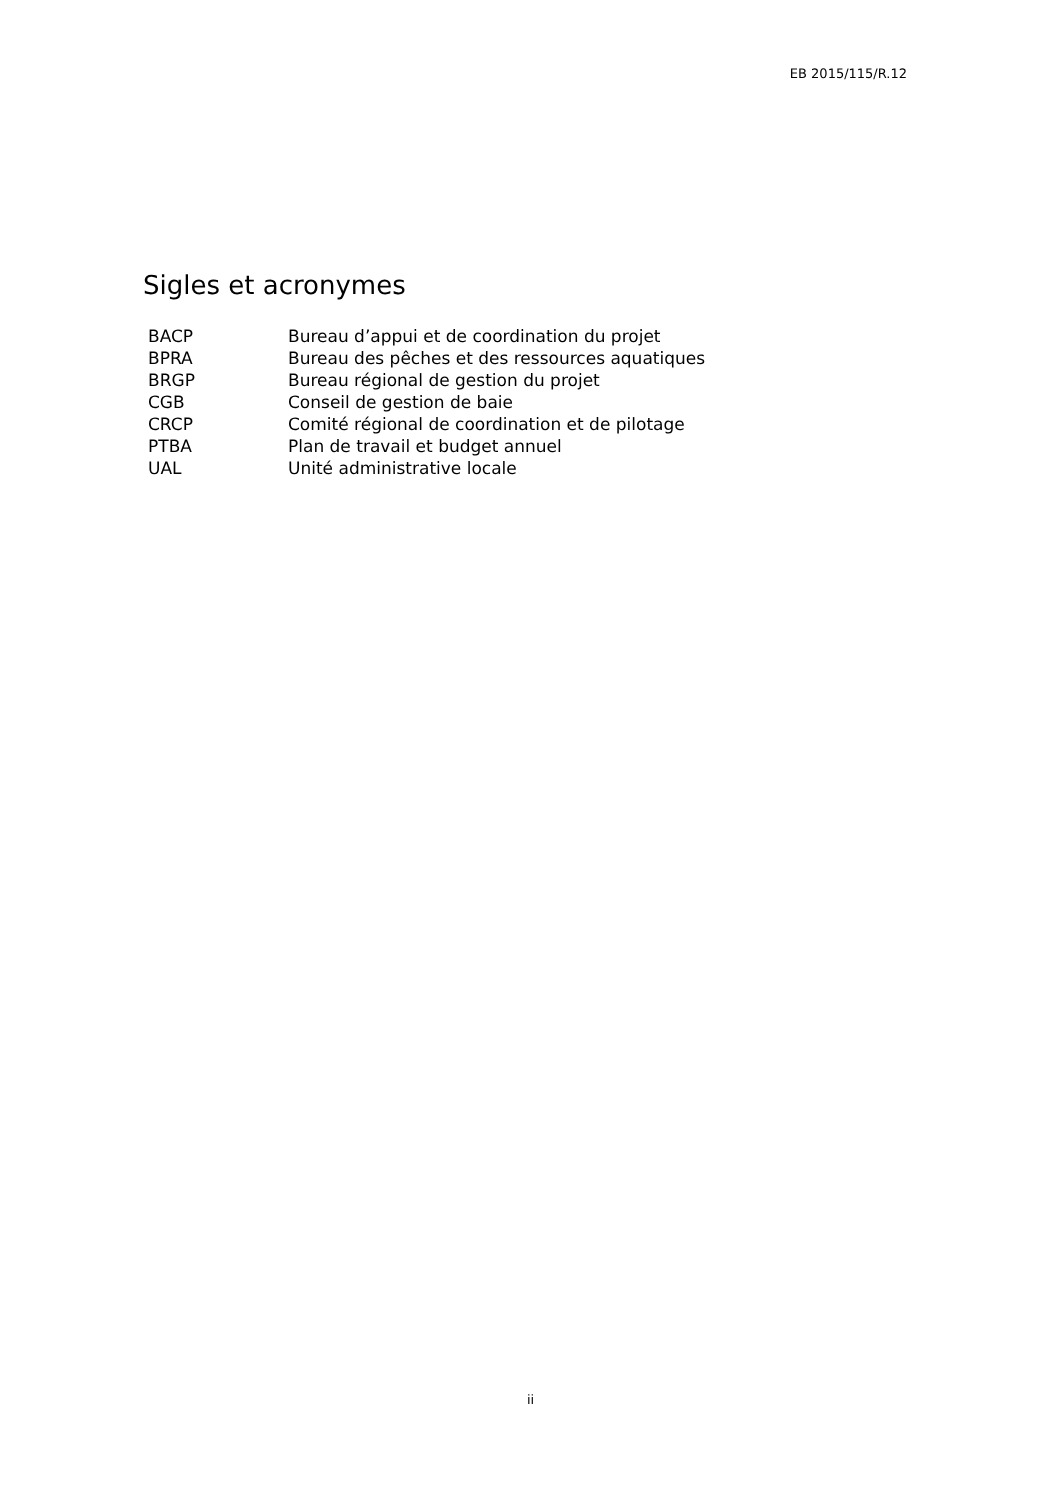EB 2015/115/R.12
Sigles et acronymes
| BACP | Bureau d’appui et de coordination du projet |
| BPRA | Bureau des pêches et des ressources aquatiques |
| BRGP | Bureau régional de gestion du projet |
| CGB | Conseil de gestion de baie |
| CRCP | Comité régional de coordination et de pilotage |
| PTBA | Plan de travail et budget annuel |
| UAL | Unité administrative locale |
ii